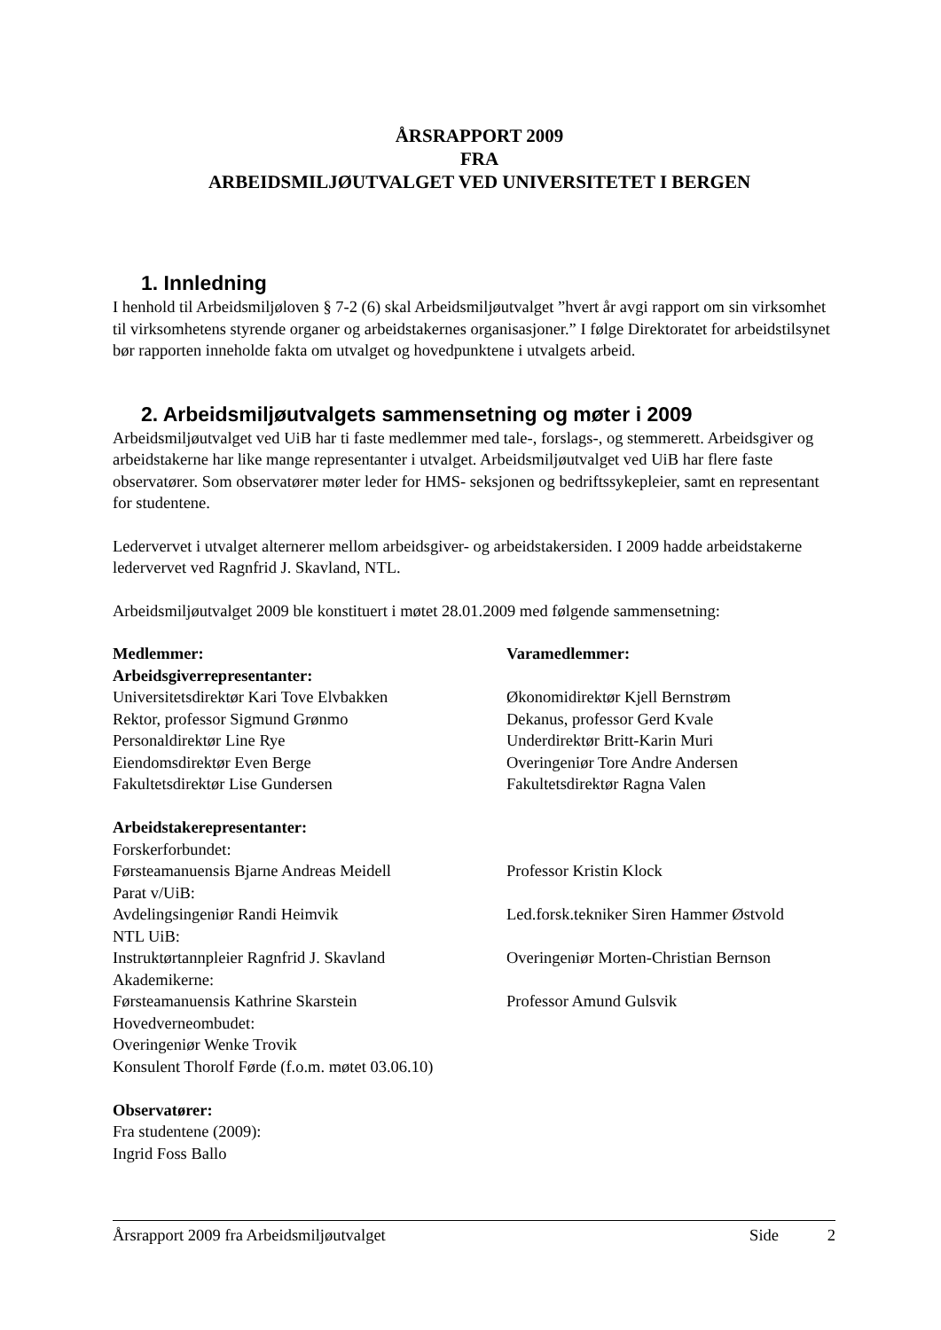ÅRSRAPPORT 2009
FRA
ARBEIDSMILJØUTVALGET VED UNIVERSITETET I BERGEN
1. Innledning
I henhold til Arbeidsmiljøloven § 7-2 (6) skal Arbeidsmiljøutvalget ”hvert år avgi rapport om sin virksomhet til virksomhetens styrende organer og arbeidstakernes organisasjoner.” I følge Direktoratet for arbeidstilsynet bør rapporten inneholde fakta om utvalget og hovedpunktene i utvalgets arbeid.
2. Arbeidsmiljøutvalgets sammensetning og møter i 2009
Arbeidsmiljøutvalget ved UiB har ti faste medlemmer med tale-, forslags-, og stemmerett. Arbeidsgiver og arbeidstakerne har like mange representanter i utvalget. Arbeidsmiljøutvalget ved UiB har flere faste observatører. Som observatører møter leder for HMS- seksjonen og bedriftssykepleier, samt en representant for studentene.
Ledervervet i utvalget alternerer mellom arbeidsgiver- og arbeidstakersiden. I 2009 hadde arbeidstakerne ledervervet ved Ragnfrid J. Skavland, NTL.
Arbeidsmiljøutvalget 2009 ble konstituert i møtet 28.01.2009 med følgende sammensetning:
| Medlemmer: | Varamedlemmer: |
| Arbeidsgiverrepresentanter: | |
| Universitetsdirektør Kari Tove Elvbakken | Økonomidirektør Kjell Bernstrøm |
| Rektor, professor Sigmund Grønmo | Dekanus, professor Gerd Kvale |
| Personaldirektør Line Rye | Underdirektør Britt-Karin Muri |
| Eiendomsdirektør Even Berge | Overingeniør Tore Andre Andersen |
| Fakultetsdirektør Lise Gundersen | Fakultetsdirektør Ragna Valen |
| Arbeidstakerepresentanter: | |
| Forskerforbundet: | |
| Førsteamanuensis Bjarne Andreas Meidell | Professor Kristin Klock |
| Parat v/UiB: | |
| Avdelingsingeniør Randi Heimvik | Led.forsk.tekniker Siren Hammer Østvold |
| NTL UiB: | |
| Instruktørtannpleier Ragnfrid J. Skavland | Overingeniør Morten-Christian Bernson |
| Akademikerne: | |
| Førsteamanuensis Kathrine Skarstein | Professor Amund Gulsvik |
| Hovedverneombudet: | |
| Overingeniør Wenke Trovik | |
| Konsulent Thorolf Førde (f.o.m. møtet 03.06.10) | |
| Observatører: | |
| Fra studentene (2009): | |
| Ingrid Foss Ballo | |
Årsrapport 2009 fra Arbeidsmiljøutvalget Side 2